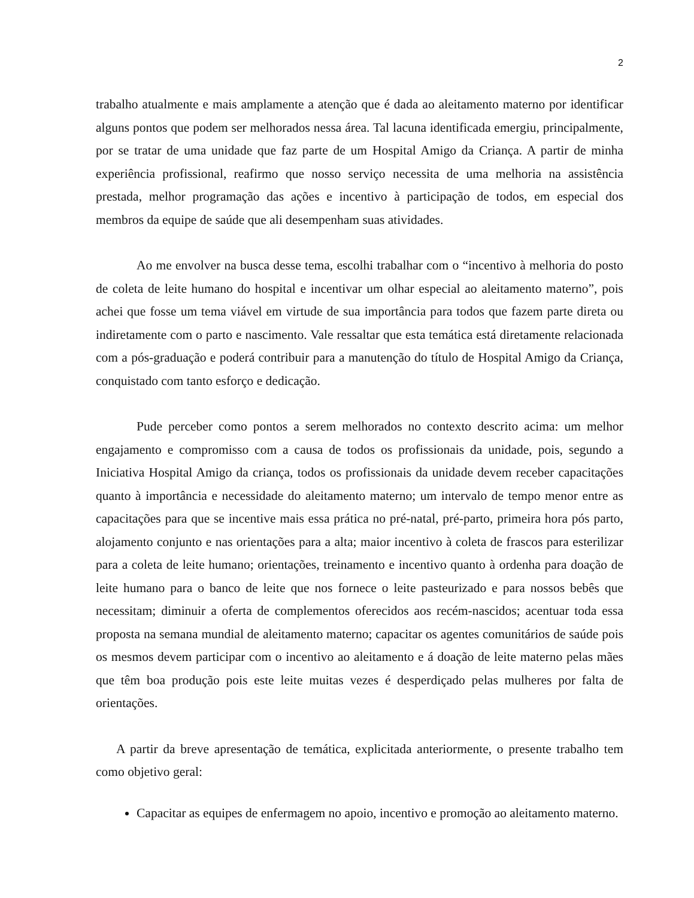2
trabalho atualmente e mais amplamente a atenção que é dada ao aleitamento materno por identificar alguns pontos que podem ser melhorados nessa área. Tal lacuna identificada emergiu, principalmente, por se tratar de uma unidade que faz parte de um Hospital Amigo da Criança. A partir de minha experiência profissional, reafirmo que nosso serviço necessita de uma melhoria na assistência prestada, melhor programação das ações e incentivo à participação de todos, em especial dos membros da equipe de saúde que ali desempenham suas atividades.
Ao me envolver na busca desse tema, escolhi trabalhar com o “incentivo à melhoria do posto de coleta de leite humano do hospital e incentivar um olhar especial ao aleitamento materno”, pois achei que fosse um tema viável em virtude de sua importância para todos que fazem parte direta ou indiretamente com o parto e nascimento. Vale ressaltar que esta temática está diretamente relacionada com a pós-graduação e poderá contribuir para a manutenção do título de Hospital Amigo da Criança, conquistado com tanto esforço e dedicação.
Pude perceber como pontos a serem melhorados no contexto descrito acima: um melhor engajamento e compromisso com a causa de todos os profissionais da unidade, pois, segundo a Iniciativa Hospital Amigo da criança, todos os profissionais da unidade devem receber capacitações quanto à importância e necessidade do aleitamento materno; um intervalo de tempo menor entre as capacitações para que se incentive mais essa prática no pré-natal, pré-parto, primeira hora pós parto, alojamento conjunto e nas orientações para a alta; maior incentivo à coleta de frascos para esterilizar para a coleta de leite humano; orientações, treinamento e incentivo quanto à ordenha para doação de leite humano para o banco de leite que nos fornece o leite pasteurizado e para nossos bebês que necessitam; diminuir a oferta de complementos oferecidos aos recém-nascidos; acentuar toda essa proposta na semana mundial de aleitamento materno; capacitar os agentes comunitários de saúde pois os mesmos devem participar com o incentivo ao aleitamento e á doação de leite materno pelas mães que têm boa produção pois este leite muitas vezes é desperdiçado pelas mulheres por falta de orientações.
A partir da breve apresentação de temática, explicitada anteriormente, o presente trabalho tem como objetivo geral:
Capacitar as equipes de enfermagem no apoio, incentivo e promoção ao aleitamento materno.